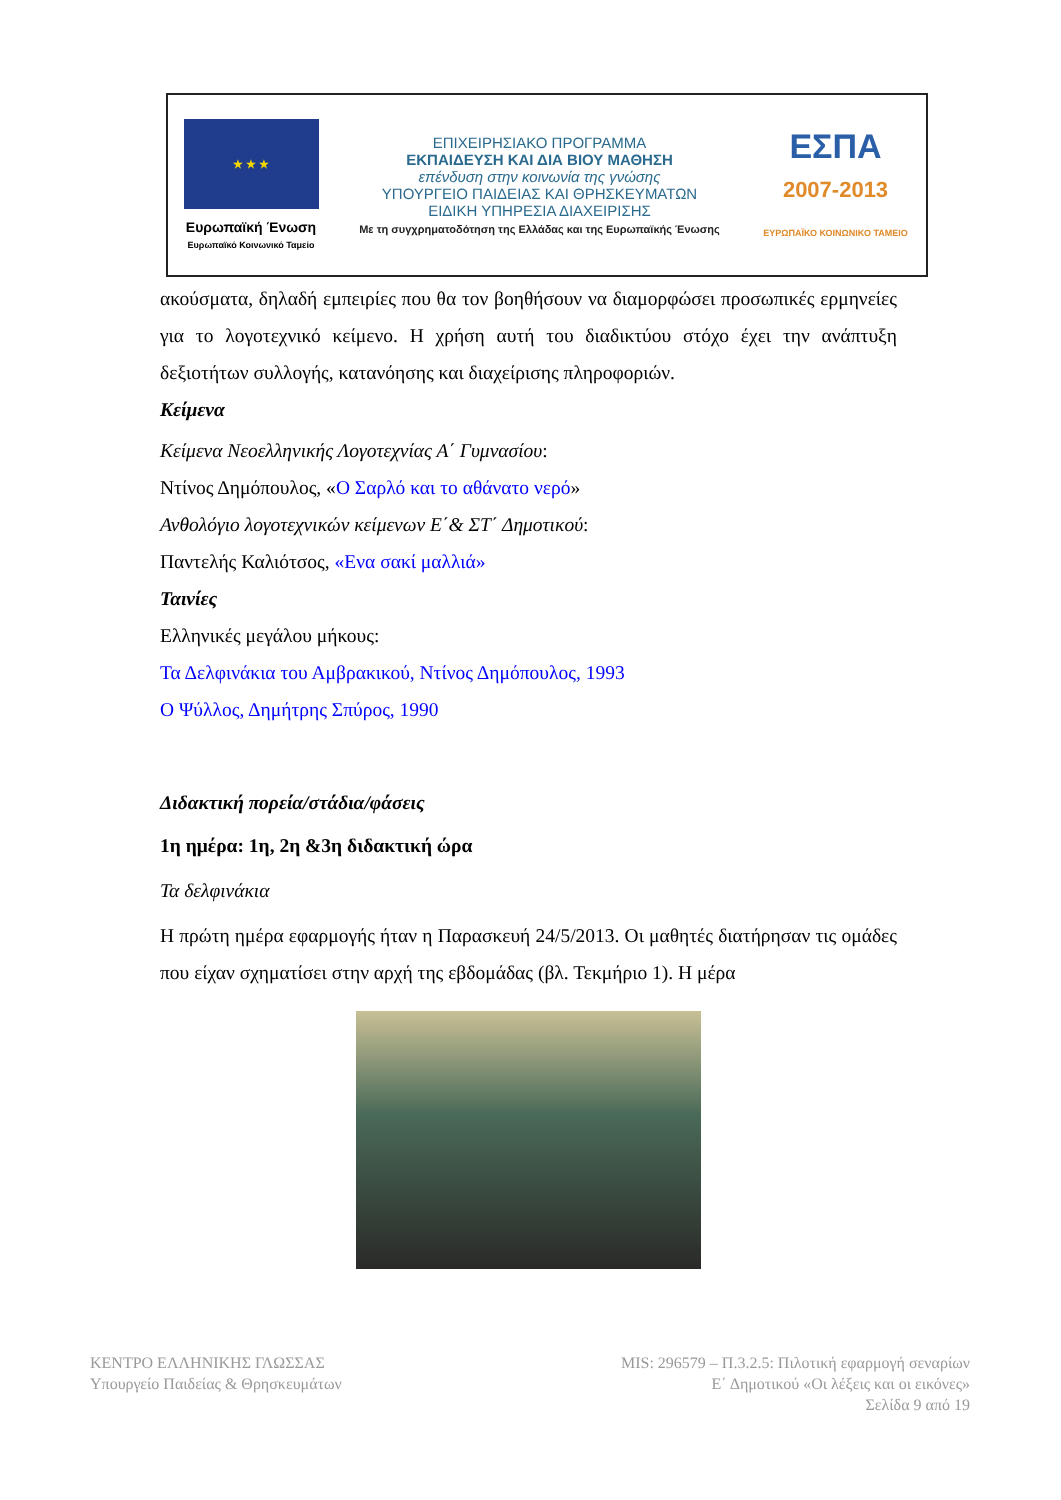★ ★ ★
Ευρωπαϊκή Ένωση
Ευρωπαϊκό Κοινωνικό Ταμείο
ΕΠΙΧΕΙΡΗΣΙΑΚΟ ΠΡΟΓΡΑΜΜΑ
ΕΚΠΑΙΔΕΥΣΗ ΚΑΙ ΔΙΑ ΒΙΟΥ ΜΑΘΗΣΗ
επένδυση στην κοινωνία της γνώσης
ΥΠΟΥΡΓΕΙΟ ΠΑΙΔΕΙΑΣ ΚΑΙ ΘΡΗΣΚΕΥΜΑΤΩΝ
ΕΙΔΙΚΗ ΥΠΗΡΕΣΙΑ ΔΙΑΧΕΙΡΙΣΗΣ
Με τη συγχρηματοδότηση της Ελλάδας και της Ευρωπαϊκής Ένωσης
ΕΣΠΑ
2007-2013
ΕΥΡΩΠΑΪΚΟ ΚΟΙΝΩΝΙΚΟ ΤΑΜΕΙΟ
ακούσματα, δηλαδή εμπειρίες που θα τον βοηθήσουν να διαμορφώσει προσωπικές ερμηνείες για το λογοτεχνικό κείμενο. Η χρήση αυτή του διαδικτύου στόχο έχει την ανάπτυξη δεξιοτήτων συλλογής, κατανόησης και διαχείρισης πληροφοριών.
Κείμενα
Κείμενα Νεοελληνικής Λογοτεχνίας Α΄ Γυμνασίου:
Ντίνος Δημόπουλος, «Ο Σαρλό και το αθάνατο νερό»
Ανθολόγιο λογοτεχνικών κείμενων Ε΄& ΣΤ΄ Δημοτικού:
Παντελής Καλιότσος, «Ενα σακί μαλλιά»
Ταινίες
Ελληνικές μεγάλου μήκους:
Τα Δελφινάκια του Αμβρακικού, Ντίνος Δημόπουλος, 1993
Ο Ψύλλος, Δημήτρης Σπύρος, 1990
Διδακτική πορεία/στάδια/φάσεις
1η ημέρα: 1η, 2η &3η διδακτική ώρα
Τα δελφινάκια
Η πρώτη ημέρα εφαρμογής ήταν η Παρασκευή 24/5/2013. Οι μαθητές διατήρησαν τις ομάδες που είχαν σχηματίσει στην αρχή της εβδομάδας (βλ. Τεκμήριο 1). Η μέρα
ΚΕΝΤΡΟ ΕΛΛΗΝΙΚΗΣ ΓΛΩΣΣΑΣ
Υπουργείο Παιδείας & Θρησκευμάτων
MIS: 296579 – Π.3.2.5: Πιλοτική εφαρμογή σεναρίων
Ε΄ Δημοτικού «Οι λέξεις και οι εικόνες»
Σελίδα 9 από 19